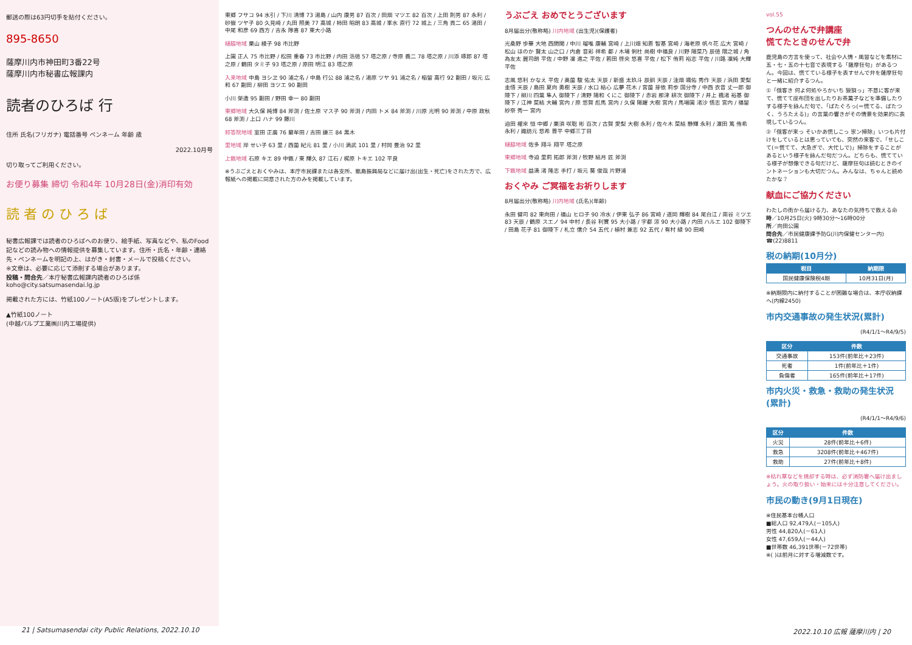郵送の際は63円切手を貼付ください。
895-8650
薩摩川内市神田町3番22号
薩摩川内市秘書広報課内
読者のひろば 行
住所 氏名(フリガナ) 電話番号 ペンネーム 年齢 歳
2022.10月号
切り取ってご利用ください。
お便り募集 締切 令和4年 10月28日(金)消印有効
読 者 の ひ ろ ば
秘書広報課では読者のひろばへのお便り、絵手紙、写真などや、私のFood記などの読み物への情報提供を募集しています。住所・氏名・年齢・連絡先・ペンネームを明記の上、はがき・封書・メールで投稿ください。
※文章は、必要に応じて添削する場合があります。
投稿・問合先／本庁秘書広報課内読者のひろば係
koho@city.satsumasendai.lg.jp
掲載された方には、竹紙100ノート(A5版)をプレゼントします。
▲竹紙100ノート
(中越パルプ工業㈱川内工場提供)
東郷 フサコ 94 水引 / 下川 清博 73 湯島 / 山内 康男 87 百次 / 田畑 マツエ 82 百次 / 上田 則男 87 永利 / 砂嶽 ツヤ子 80 久見崎 / 丸田 照美 77 高城 / 柿田 昭朗 83 高城 / 峯水 直行 72 城上 / 三角 貢二 65 湯田 / 中尾 和彦 69 西方 / 吉永 隊喜 87 東大小路
樋脇地域 栗山 綾子 98 市比野
上園 正人 75 市比野 / 松田 重春 73 市比野 / 内田 浩徳 57 塔之原 / 寺原 義二 78 塔之原 / 川添 琢郎 87 塔之原 / 鶴田 タミ子 93 塔之原 / 原田 明江 83 塔之原
入来地域 中島 ヨシヱ 90 浦之名 / 中島 行公 88 浦之名 / 湯原 ツヤ 91 浦之名 / 稲留 高行 92 副田 / 坂元 広和 67 副田 / 柳田 ヨツエ 90 副田
小川 榮造 95 副田 / 野田 幸一 80 副田
東郷地域 大久保 純博 84 斧渕 / 佐土原 マス子 90 斧渕 / 内田 トメ 84 斧渕 / 川原 光明 90 斧渕 / 中原 政秋 68 斧渕 / 上口 ハナ 99 藤川
祁答院地域 室田 正廣 76 藺牟田 / 吉田 謙三 84 黒木
里地域 岸 せい子 63 里 / 西薗 紀元 81 里 / 小川 満武 101 里 / 村岡 豊治 92 里
上甑地域 石原 キエ 89 中甑 / 東 輝久 87 江石 / 梶原 トキエ 102 平良
※うぶごえとおくやみは、本庁市民課または各支所、甑島振興局などに届け出(出生・死亡)をされた方で、広報紙への掲載に同意された方のみを掲載しています。
うぶごえ おめでとうございます
8月届出分(敬称略) 川内地域 (出生児)(保護者)
光桑野 歩華 大地 西開聞 / 中川 瑠唯 康輔 宮崎 / 上川畑 知恩 智基 宮崎 / 海老原 帆々花 広大 宮崎 / 松山 ほのか 賢太 山之口 / 内倉 音彩 祥希 都 / 木場 俐杜 尚樹 中福良 / 川野 陽菜乃 辰徳 隈之城 / 角 為友太 麗司朗 平佐 / 中野 凜 進之 平佐 / 若田 啓央 悠喜 平佐 / 松下 侑莉 裕志 平佐 / 川路 凜純 大輝 平佐
志風 悠利 かなえ 平佐 / 奥薗 駿 佑太 天辰 / 新盛 太玖斗 辰訓 天辰 / 洼畑 颯佑 秀作 天辰 / 浜田 愛梨 圭悟 天辰 / 島田 夏向 勇樹 天辰 / 水口 結心 広夢 花木 / 宮薗 芽依 莉歩 国分寺 / 中西 衣音 丈一郎 御陵下 / 柳川 四葉 隼人 御陵下 / 清野 陽和 くにこ 御陵下 / 赤岩 那津 耕次 御陵下 / 井上 楓渚 裕基 御陵下 / 江神 菜結 大輔 宮内 / 原 悠賀 彪馬 宮内 / 久保 陽躍 大樹 宮内 / 馬場園 渚沙 悟志 宮内 / 福留 紗奈 秀一 宮内
迫田 櫂來 恒 中郷 / 栗須 咲聡 彬 百次 / 古賀 愛梨 大樹 永利 / 佐々木 菜結 静輝 永利 / 濵田 篤 侑希 永利 / 諏訪元 悠希 晋平 中郷三丁目
樋脇地域 佐多 翔斗 翔平 塔之原
東郷地域 寺迫 里莉 拓郎 斧渕 / 牧野 結月 匠 斧渕
下甑地域 益満 渚 隆志 手打 / 坂元 葵 俊哉 片野浦
おくやみ ご冥福をお祈りします
8月届出分(敬称略) 川内地域 (氏名)(年齢)
永田 健司 82 東向田 / 福山 ヒロ子 90 冷水 / 伊東 弘子 86 宮崎 / 道岡 輝樹 84 尾白江 / 南谷 ミツエ 83 天辰 / 鶴原 スエノ 94 中村 / 長谷 利實 95 大小路 / 宇都 涼 90 大小路 / 内田 ハルエ 102 御陵下 / 田島 花子 81 御陵下 / 札立 信介 54 五代 / 植村 兼志 92 五代 / 有村 緑 90 田崎
vol.55
つんのせんで弁講座
慌てたときのせんで弁
鹿児島の方言を使って、社会や人情・風習などを素材に五・七・五の十七音で表現する「薩摩狂句」があるつん。今回は、慌てている様子を表すせんで弁を薩摩狂句と一緒に紹介するつん。
①「俄客き 何よ何処やろかいち 狼狽っ」不意に客が来て、慌てて座布団を出したりお茶菓子などを準備したりする様子を詠んだ句で、「ばたぐろっ(＝慌てる、ばたつく、うろたえる)」の言葉の響きがその情景を効果的に表現しているつん。
②「俄客が来っ そいかあ慌しこっ 家ン掃除」いつも片付けをしているとは思っていても、突然の来客で、「せしこて(＝慌てて、大急ぎで、大忙しで)」掃除をすることがあるという様子を詠んだ句だつん。どちらも、慌てている様子が想像できる句だけど、薩摩狂句は読むときのイントネーションも大切だつん。みんなは、ちゃんと読めたかな？
献血にご協力ください
わたしの街から届ける力、あなたの気持ちで救える命
時／10月25日(火) 9時30分～16時00分
所／向田公園
問合先／市民健康課予防G(川内保健センター内) ☎(22)8811
税の納期(10月分)
| 税目 | 納期限 |
| --- | --- |
| 国民健康保険税4期 | 10月31日(月) |
※納期限内に納付することが困難な場合は、本庁収納課へ(内線2450)
市内交通事故の発生状況(累計)
(R4/1/1～R4/9/5)
| 区分 | 件数 |
| --- | --- |
| 交通事故 | 153件(前年比＋23件) |
| 死者 | 1件(前年比＋1件) |
| 負傷者 | 165件(前年比＋17件) |
市内火災・救急・救助の発生状況(累計)
(R4/1/1～R4/9/6)
| 区分 | 件数 |
| --- | --- |
| 火災 | 28件(前年比＋6件) |
| 救急 | 3208件(前年比＋467件) |
| 救助 | 27件(前年比＋8件) |
※枯れ草などを焼却する時は、必ず消防署へ届け出ましょう。火の取り扱い・始末には十分注意してください。
市民の動き(9月1日現在)
※住民基本台帳人口
■総人口 92,479人(－105人)
男性 44,820人(－61人)
女性 47,659人(－44人)
■世帯数 46,391世帯(－72世帯)
※( )は前月に対する増減数です。
21 | Satsumasendai city Public Relations, 2022.10.10 2022.10.10 広報 薩摩川内 | 20